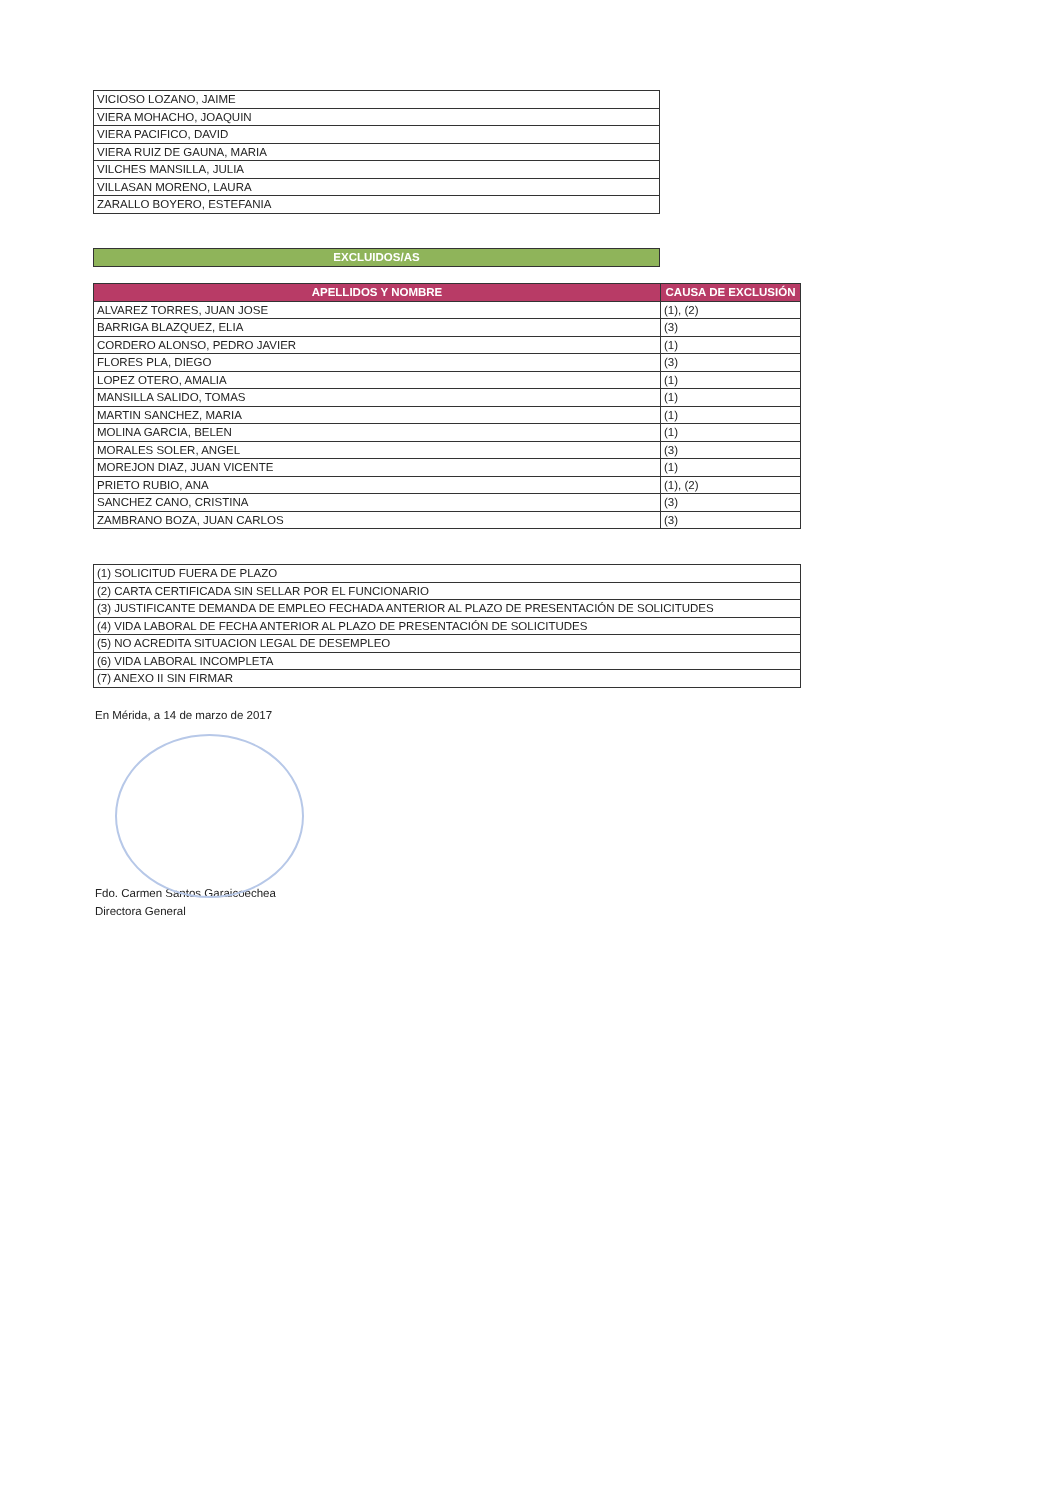| VICIOSO LOZANO, JAIME |
| VIERA MOHACHO, JOAQUIN |
| VIERA PACIFICO, DAVID |
| VIERA RUIZ DE GAUNA, MARIA |
| VILCHES MANSILLA, JULIA |
| VILLASAN MORENO, LAURA |
| ZARALLO BOYERO, ESTEFANIA |
EXCLUIDOS/AS
| APELLIDOS Y NOMBRE | CAUSA DE EXCLUSIÓN |
| --- | --- |
| ALVAREZ TORRES, JUAN JOSE | (1), (2) |
| BARRIGA BLAZQUEZ, ELIA | (3) |
| CORDERO ALONSO, PEDRO JAVIER | (1) |
| FLORES PLA, DIEGO | (3) |
| LOPEZ OTERO, AMALIA | (1) |
| MANSILLA SALIDO, TOMAS | (1) |
| MARTIN SANCHEZ, MARIA | (1) |
| MOLINA GARCIA, BELEN | (1) |
| MORALES SOLER, ANGEL | (3) |
| MOREJON DIAZ, JUAN VICENTE | (1) |
| PRIETO RUBIO, ANA | (1), (2) |
| SANCHEZ CANO, CRISTINA | (3) |
| ZAMBRANO BOZA, JUAN CARLOS | (3) |
| (1) SOLICITUD FUERA DE PLAZO |
| (2) CARTA CERTIFICADA SIN SELLAR POR EL FUNCIONARIO |
| (3) JUSTIFICANTE DEMANDA DE EMPLEO FECHADA ANTERIOR AL PLAZO DE PRESENTACIÓN DE SOLICITUDES |
| (4) VIDA LABORAL DE FECHA ANTERIOR AL PLAZO DE PRESENTACIÓN DE SOLICITUDES |
| (5) NO ACREDITA SITUACION LEGAL DE DESEMPLEO |
| (6) VIDA LABORAL INCOMPLETA |
| (7) ANEXO II SIN FIRMAR |
En Mérida, a 14 de marzo de 2017
Fdo. Carmen Santos Garaicoechea
Directora General